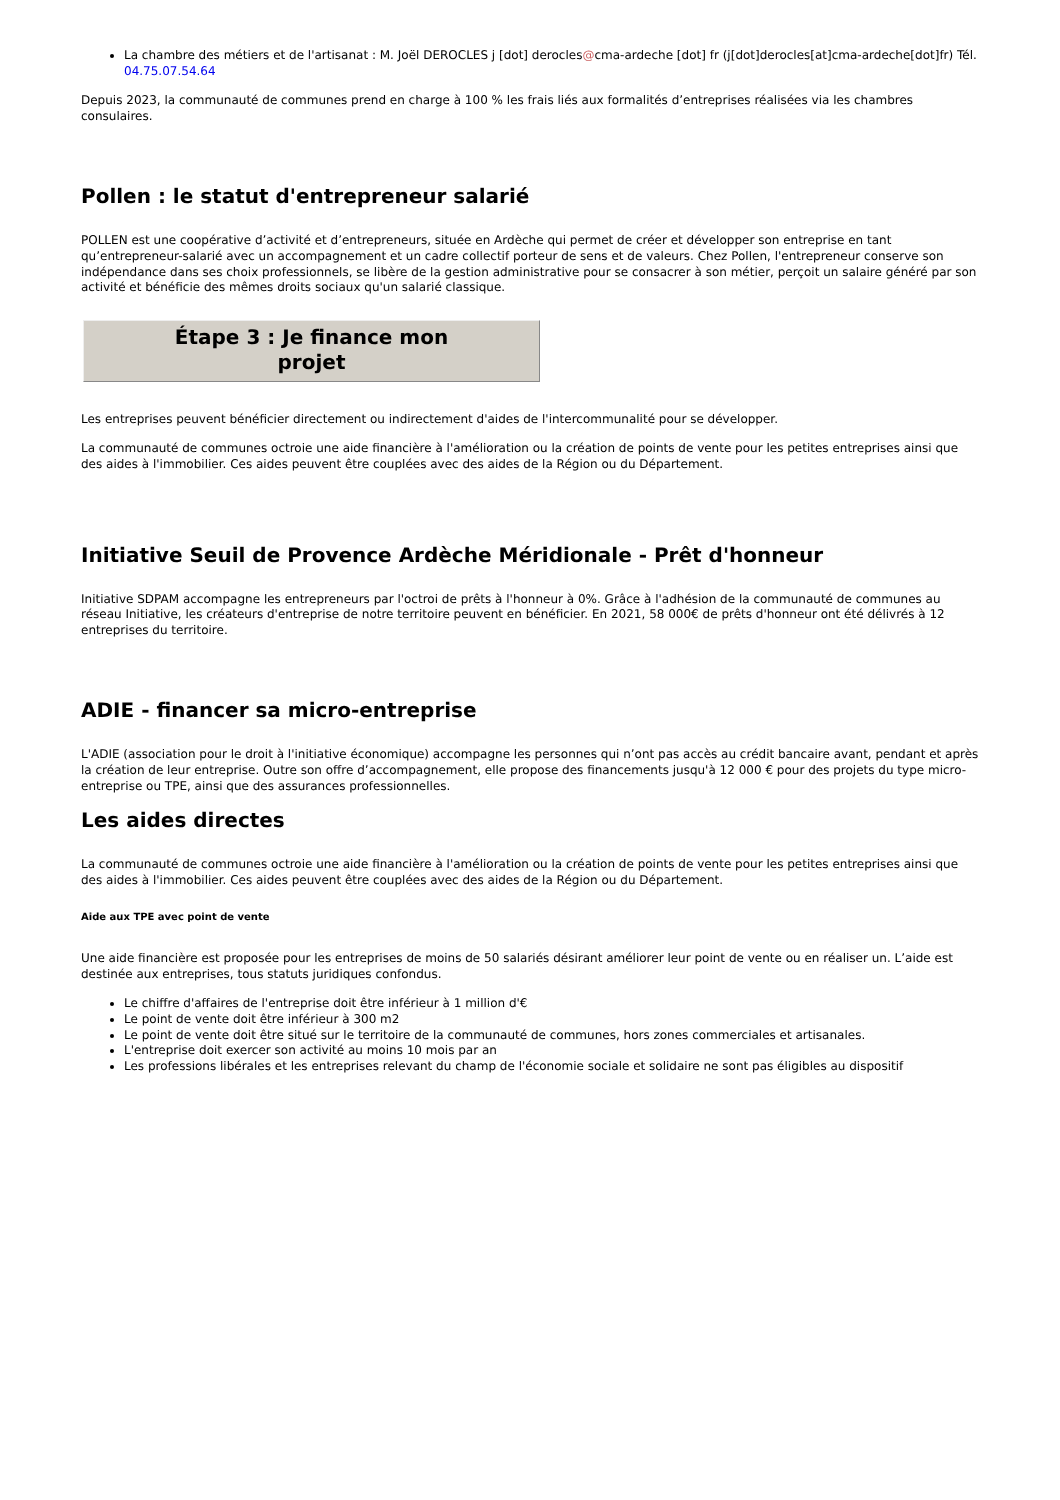La chambre des métiers et de l'artisanat : M. Joël DEROCLES j [dot] derocles@cma-ardeche [dot] fr (j[dot]derocles[at]cma-ardeche[dot]fr) Tél. 04.75.07.54.64
Depuis 2023, la communauté de communes prend en charge à 100 % les frais liés aux formalités d’entreprises réalisées via les chambres consulaires.
Pollen : le statut d'entrepreneur salarié
POLLEN est une coopérative d’activité et d’entrepreneurs, située en Ardèche qui permet de créer et développer son entreprise en tant qu’entrepreneur-salarié avec un accompagnement et un cadre collectif porteur de sens et de valeurs. Chez Pollen, l'entrepreneur conserve son indépendance dans ses choix professionnels, se libère de la gestion administrative pour se consacrer à son métier, perçoit un salaire généré par son activité et bénéficie des mêmes droits sociaux qu'un salarié classique.
Étape 3 : Je finance mon
projet
Les entreprises peuvent bénéficier directement ou indirectement d'aides de l'intercommunalité pour se développer.
La communauté de communes octroie une aide financière à l'amélioration ou la création de points de vente pour les petites entreprises ainsi que des aides à l'immobilier. Ces aides peuvent être couplées avec des aides de la Région ou du Département.
Initiative Seuil de Provence Ardèche Méridionale - Prêt d'honneur
Initiative SDPAM accompagne les entrepreneurs par l'octroi de prêts à l'honneur à 0%. Grâce à l'adhésion de la communauté de communes au réseau Initiative, les créateurs d'entreprise de notre territoire peuvent en bénéficier. En 2021, 58 000€ de prêts d'honneur ont été délivrés à 12 entreprises du territoire.
ADIE - financer sa micro-entreprise
L'ADIE (association pour le droit à l'initiative économique) accompagne les personnes qui n’ont pas accès au crédit bancaire avant, pendant et après la création de leur entreprise. Outre son offre d’accompagnement, elle propose des financements jusqu'à 12 000 € pour des projets du type micro-entreprise ou TPE, ainsi que des assurances professionnelles.
Les aides directes
La communauté de communes octroie une aide financière à l'amélioration ou la création de points de vente pour les petites entreprises ainsi que des aides à l'immobilier. Ces aides peuvent être couplées avec des aides de la Région ou du Département.
Aide aux TPE avec point de vente
Une aide financière est proposée pour les entreprises de moins de 50 salariés désirant améliorer leur point de vente ou en réaliser un. L’aide est destinée aux entreprises, tous statuts juridiques confondus.
Le chiffre d'affaires de l'entreprise doit être inférieur à 1 million d'€
Le point de vente doit être inférieur à 300 m2
Le point de vente doit être situé sur le territoire de la communauté de communes, hors zones commerciales et artisanales.
L'entreprise doit exercer son activité au moins 10 mois par an
Les professions libérales et les entreprises relevant du champ de l'économie sociale et solidaire ne sont pas éligibles au dispositif